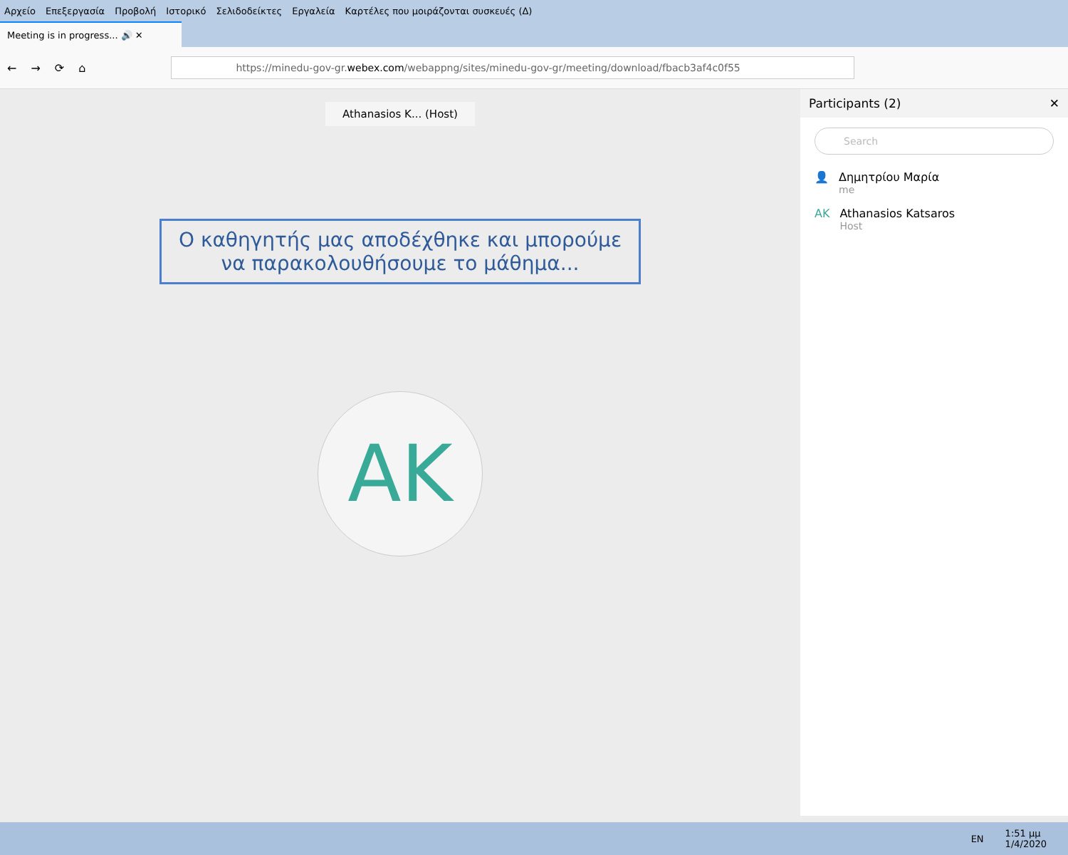Αρχείο Επεξεργασία Προβολή Ιστορικό Σελιδοδείκτες Εργαλεία Καρτέλες που μοιράζονται συσκευές (Δ)
Meeting is in progress... 🔊 ✕
← → ⟳ ⌂
https://minedu-gov-gr. webex.com /webappng/sites/minedu-gov-gr/meeting/download/fbacb3af4c0f55
Athanasios K... (Host)
Ο καθηγητής μας αποδέχθηκε και μπορούμε
να παρακολουθήσουμε το μάθημα...
AK
Participants (2) ✕
Search
👤 Δημητρίου Μαρία
me
AK Athanasios Katsaros
Host
EN 1:51 μμ
1/4/2020